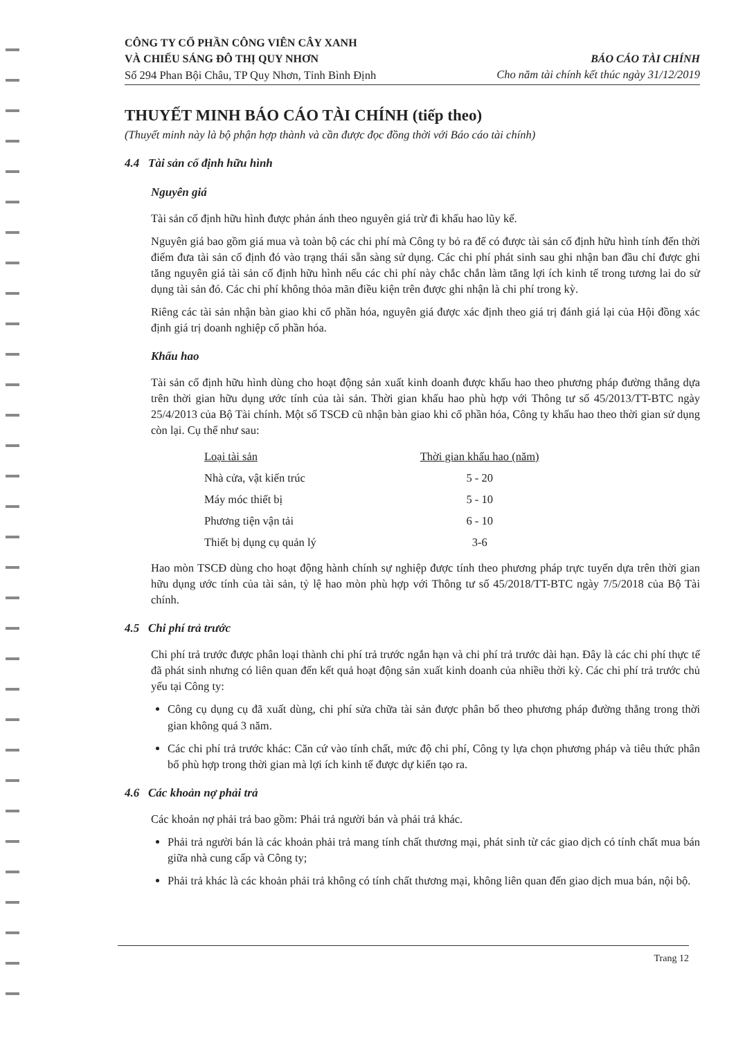CÔNG TY CỔ PHẦN CÔNG VIÊN CÂY XANH
VÀ CHIẾU SÁNG ĐÔ THỊ QUY NHƠN
Số 294 Phan Bội Châu, TP Quy Nhơn, Tỉnh Bình Định
BÁO CÁO TÀI CHÍNH
Cho năm tài chính kết thúc ngày 31/12/2019
THUYẾT MINH BÁO CÁO TÀI CHÍNH (tiếp theo)
(Thuyết minh này là bộ phận hợp thành và cần được đọc đồng thời với Báo cáo tài chính)
4.4 Tài sản cố định hữu hình
Nguyên giá
Tài sản cố định hữu hình được phản ánh theo nguyên giá trừ đi khấu hao lũy kế.
Nguyên giá bao gồm giá mua và toàn bộ các chi phí mà Công ty bỏ ra để có được tài sản cố định hữu hình tính đến thời điểm đưa tài sản cố định đó vào trạng thái sẵn sàng sử dụng. Các chi phí phát sinh sau ghi nhận ban đầu chỉ được ghi tăng nguyên giá tài sản cố định hữu hình nếu các chi phí này chắc chắn làm tăng lợi ích kinh tế trong tương lai do sử dụng tài sản đó. Các chi phí không thỏa mãn điều kiện trên được ghi nhận là chi phí trong kỳ.
Riêng các tài sản nhận bàn giao khi cổ phần hóa, nguyên giá được xác định theo giá trị đánh giá lại của Hội đồng xác định giá trị doanh nghiệp cổ phần hóa.
Khấu hao
Tài sản cố định hữu hình dùng cho hoạt động sản xuất kinh doanh được khấu hao theo phương pháp đường thẳng dựa trên thời gian hữu dụng ước tính của tài sản. Thời gian khấu hao phù hợp với Thông tư số 45/2013/TT-BTC ngày 25/4/2013 của Bộ Tài chính. Một số TSCĐ cũ nhận bàn giao khi cổ phần hóa, Công ty khấu hao theo thời gian sử dụng còn lại. Cụ thể như sau:
| Loại tài sản | Thời gian khấu hao (năm) |
| --- | --- |
| Nhà cửa, vật kiến trúc | 5 - 20 |
| Máy móc thiết bị | 5 - 10 |
| Phương tiện vận tải | 6 - 10 |
| Thiết bị dụng cụ quản lý | 3-6 |
Hao mòn TSCĐ dùng cho hoạt động hành chính sự nghiệp được tính theo phương pháp trực tuyến dựa trên thời gian hữu dụng ước tính của tài sản, tỷ lệ hao mòn phù hợp với Thông tư số 45/2018/TT-BTC ngày 7/5/2018 của Bộ Tài chính.
4.5 Chi phí trả trước
Chi phí trả trước được phân loại thành chi phí trả trước ngắn hạn và chi phí trả trước dài hạn. Đây là các chi phí thực tế đã phát sinh nhưng có liên quan đến kết quả hoạt động sản xuất kinh doanh của nhiều thời kỳ. Các chi phí trả trước chủ yếu tại Công ty:
Công cụ dụng cụ đã xuất dùng, chi phí sửa chữa tài sản được phân bổ theo phương pháp đường thẳng trong thời gian không quá 3 năm.
Các chi phí trả trước khác: Căn cứ vào tính chất, mức độ chi phí, Công ty lựa chọn phương pháp và tiêu thức phân bổ phù hợp trong thời gian mà lợi ích kinh tế được dự kiến tạo ra.
4.6 Các khoản nợ phải trả
Các khoản nợ phải trả bao gồm: Phải trả người bán và phải trả khác.
Phải trả người bán là các khoản phải trả mang tính chất thương mại, phát sinh từ các giao dịch có tính chất mua bán giữa nhà cung cấp và Công ty;
Phải trả khác là các khoản phải trả không có tính chất thương mại, không liên quan đến giao dịch mua bán, nội bộ.
Trang 12